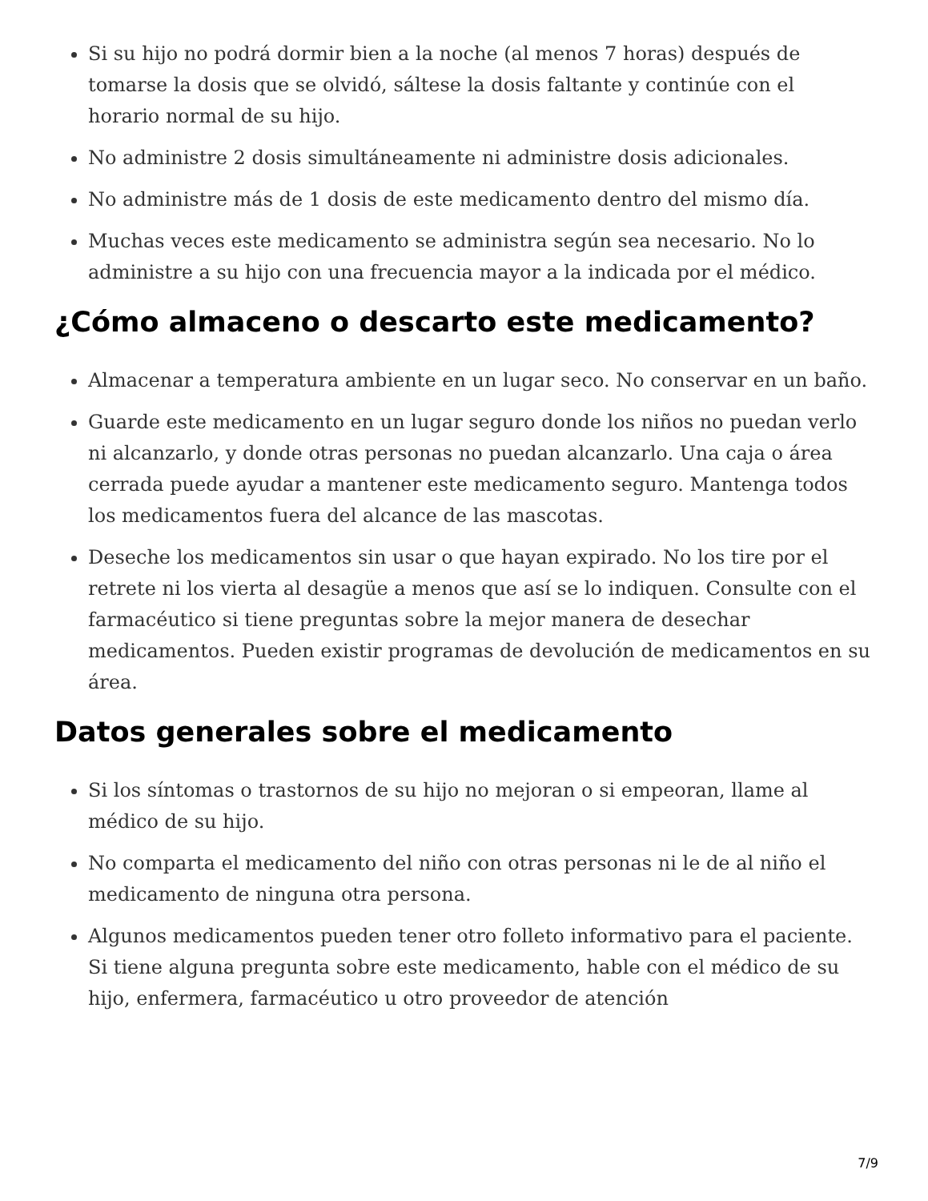Si su hijo no podrá dormir bien a la noche (al menos 7 horas) después de tomarse la dosis que se olvidó, sáltese la dosis faltante y continúe con el horario normal de su hijo.
No administre 2 dosis simultáneamente ni administre dosis adicionales.
No administre más de 1 dosis de este medicamento dentro del mismo día.
Muchas veces este medicamento se administra según sea necesario. No lo administre a su hijo con una frecuencia mayor a la indicada por el médico.
¿Cómo almaceno o descarto este medicamento?
Almacenar a temperatura ambiente en un lugar seco. No conservar en un baño.
Guarde este medicamento en un lugar seguro donde los niños no puedan verlo ni alcanzarlo, y donde otras personas no puedan alcanzarlo. Una caja o área cerrada puede ayudar a mantener este medicamento seguro. Mantenga todos los medicamentos fuera del alcance de las mascotas.
Deseche los medicamentos sin usar o que hayan expirado. No los tire por el retrete ni los vierta al desagüe a menos que así se lo indiquen. Consulte con el farmacéutico si tiene preguntas sobre la mejor manera de desechar medicamentos. Pueden existir programas de devolución de medicamentos en su área.
Datos generales sobre el medicamento
Si los síntomas o trastornos de su hijo no mejoran o si empeoran, llame al médico de su hijo.
No comparta el medicamento del niño con otras personas ni le de al niño el medicamento de ninguna otra persona.
Algunos medicamentos pueden tener otro folleto informativo para el paciente. Si tiene alguna pregunta sobre este medicamento, hable con el médico de su hijo, enfermera, farmacéutico u otro proveedor de atención
7/9